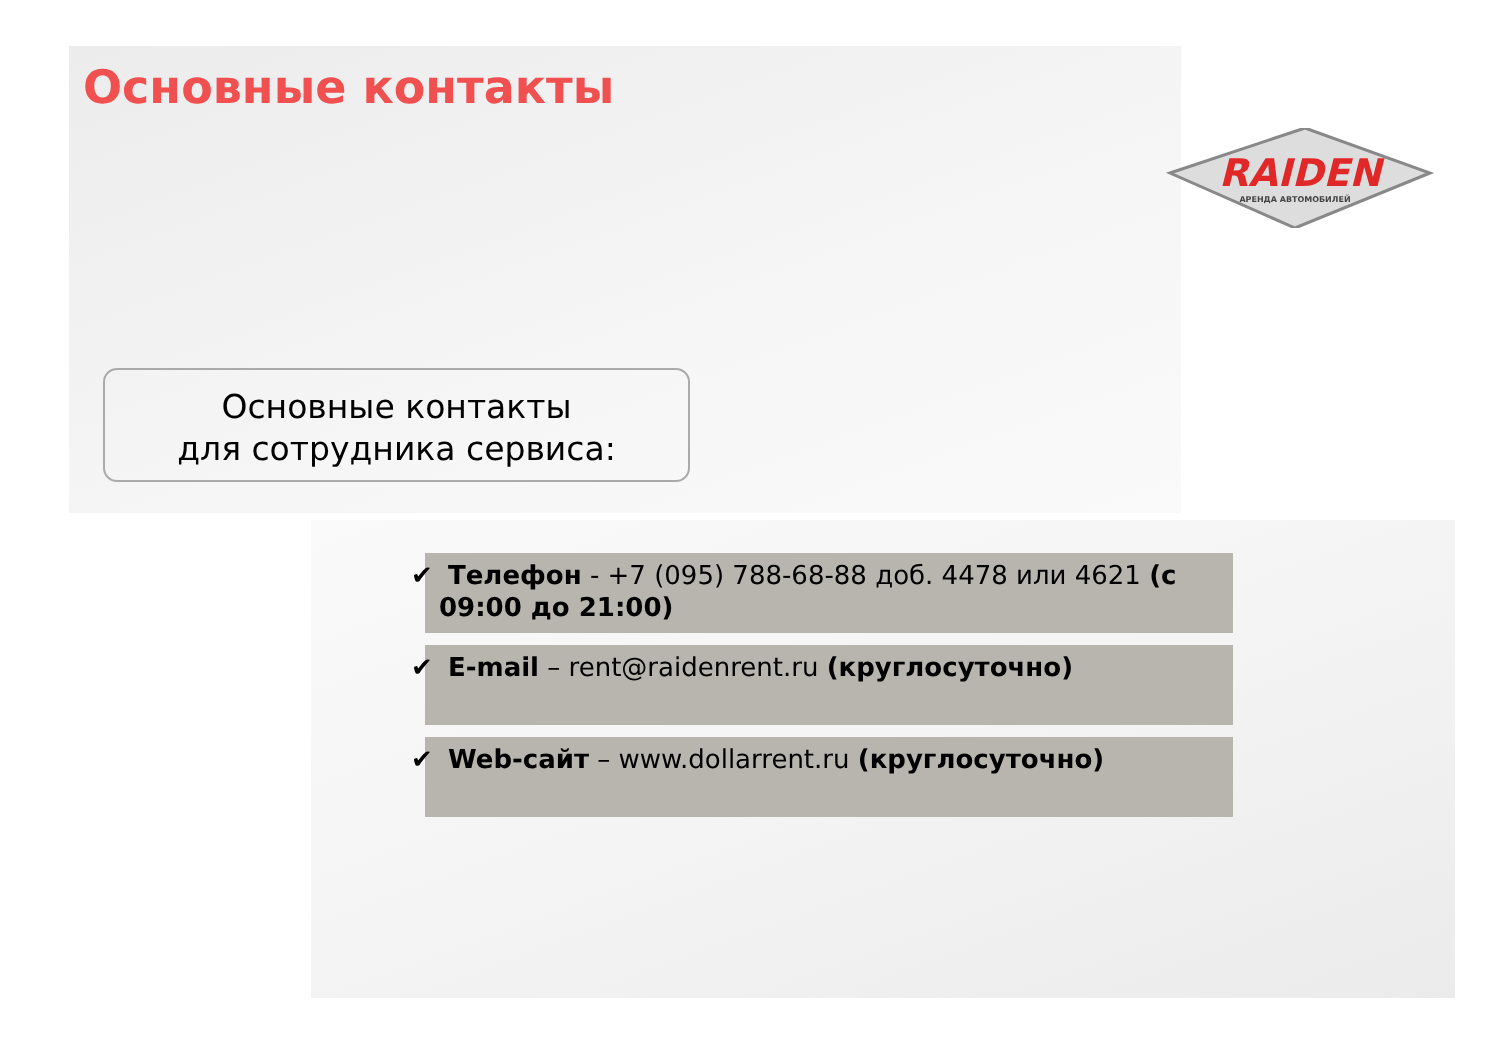Основные контакты
RAIDEN
АРЕНДА АВТОМОБИЛЕЙ
Основные контакты
для сотрудника сервиса:
✔ Телефон - +7 (095) 788-68-88 доб. 4478 или 4621 (с 09:00 до 21:00)
✔ E-mail – rent@raidenrent.ru (круглосуточно)
✔ Web-сайт – www.dollarrent.ru (круглосуточно)